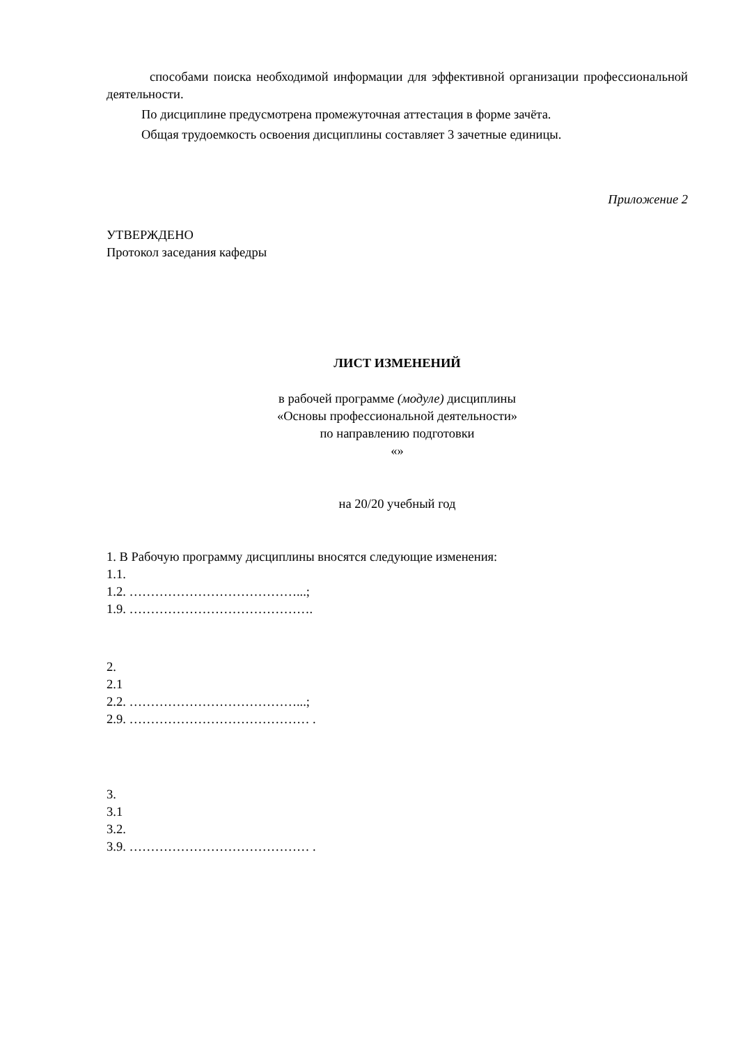способами поиска необходимой информации для эффективной организации профессиональной деятельности.
По дисциплине предусмотрена промежуточная аттестация в форме зачёта.
Общая трудоемкость освоения дисциплины составляет 3 зачетные единицы.
Приложение 2
УТВЕРЖДЕНО
Протокол заседания кафедры
ЛИСТ ИЗМЕНЕНИЙ
в рабочей программе (модуле) дисциплины
«Основы профессиональной деятельности»
по направлению подготовки
«»
на 20/20 учебный год
1. В Рабочую программу дисциплины вносятся следующие изменения:
1.1.
1.2. …………………………………...;
1.9. …………………………………….
2.
2.1
2.2. …………………………………...;
2.9. …………………………………… .
3.
3.1
3.2.
3.9. …………………………………… .